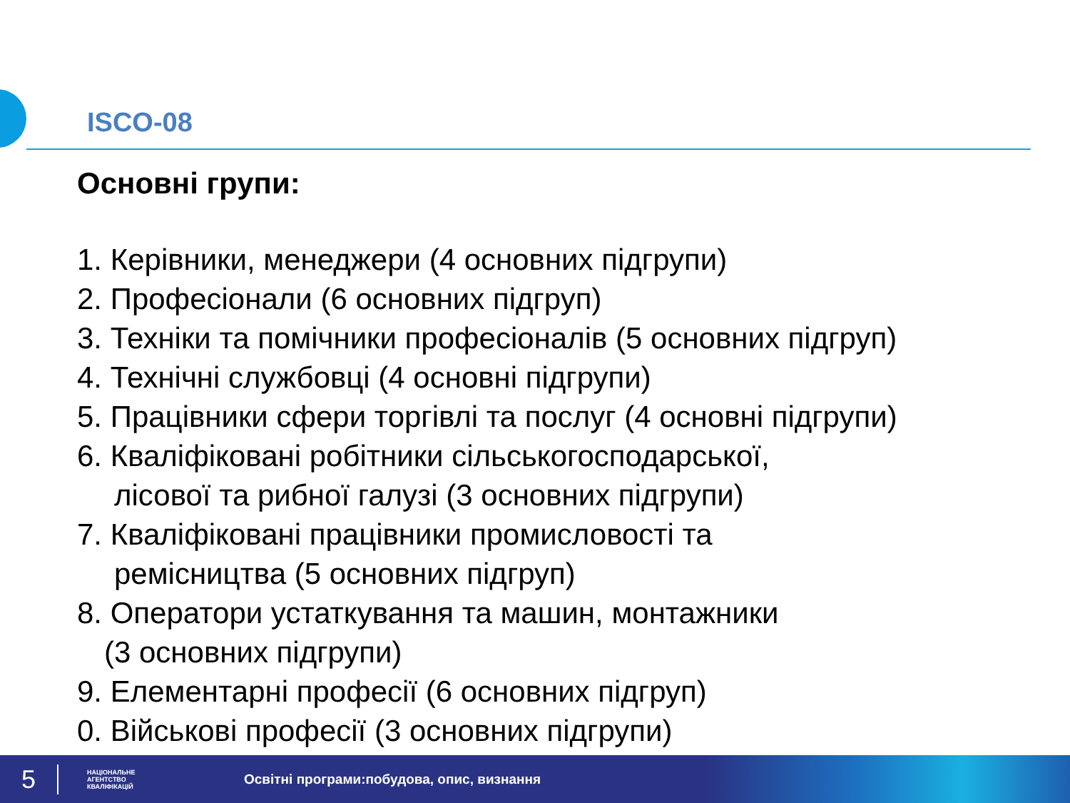ISCO-08
Основні групи:
1. Керівники, менеджери (4 основних підгрупи)
2. Професіонали (6 основних підгруп)
3. Техніки та помічники професіоналів (5 основних підгруп)
4. Технічні службовці (4 основні підгрупи)
5. Працівники сфери торгівлі та послуг (4 основні підгрупи)
6. Кваліфіковані робітники сільськогосподарської,
лісової та рибної галузі (3 основних підгрупи)
7. Кваліфіковані працівники промисловості та
ремісництва (5 основних підгруп)
8. Оператори устаткування та машин, монтажники
(3 основних підгрупи)
9. Елементарні професії (6 основних підгруп)
0. Військові професії (3 основних підгрупи)
5
НАЦІОНАЛЬНЕ
АГЕНТСТВО
КВАЛІФІКАЦІЙ
Освітні програми:побудова, опис, визнання